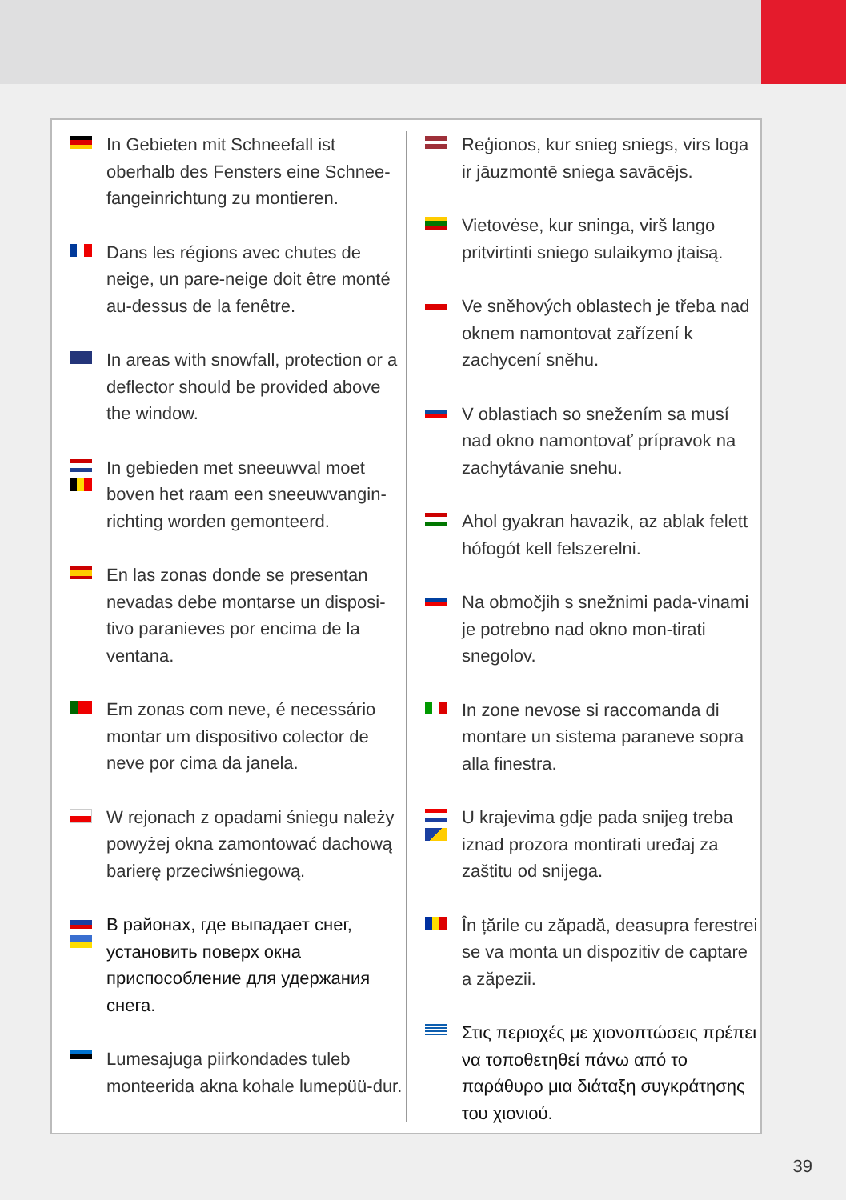In Gebieten mit Schneefall ist oberhalb des Fensters eine Schnee-fangeinrichtung zu montieren.
Dans les régions avec chutes de neige, un pare-neige doit être monté au-dessus de la fenêtre.
In areas with snowfall, protection or a deflector should be provided above the window.
In gebieden met sneeuwval moet boven het raam een sneeuwvangin-richting worden gemonteerd.
En las zonas donde se presentan nevadas debe montarse un disposi-tivo paranieves por encima de la ventana.
Em zonas com neve, é necessário montar um dispositivo colector de neve por cima da janela.
W rejonach z opadami śniegu należy powyżej okna zamontować dachową barierę przeciwśniegową.
В районах, где выпадает снег, установить поверх окна приспособление для удержания снега.
Lumesajuga piirkondades tuleb monteerida akna kohale lumepüü-dur.
Reģionos, kur snieg sniegs, virs loga ir jāuzmontē sniega savācējs.
Vietovėse, kur sninga, virš lango pritvirtinti sniego sulaikymo įtaisą.
Ve sněhových oblastech je třeba nad oknem namontovat zařízení k zachycení sněhu.
V oblastiach so snežením sa musí nad okno namontovať prípravok na zachytávanie snehu.
Ahol gyakran havazik, az ablak felett hófogót kell felszerelni.
Na območjih s snežnimi pada-vinami je potrebno nad okno mon-tirati snegolov.
In zone nevose si raccomanda di montare un sistema paraneve sopra alla finestra.
U krajevima gdje pada snijeg treba iznad prozora montirati uređaj za zaštitu od snijega.
În țările cu zăpadă, deasupra ferestrei se va monta un dispozitiv de captare a zăpezii.
Στις περιοχές με χιονοπτώσεις πρέπει να τοποθετηθεί πάνω από το παράθυρο μια διάταξη συγκράτησης του χιονιού.
39